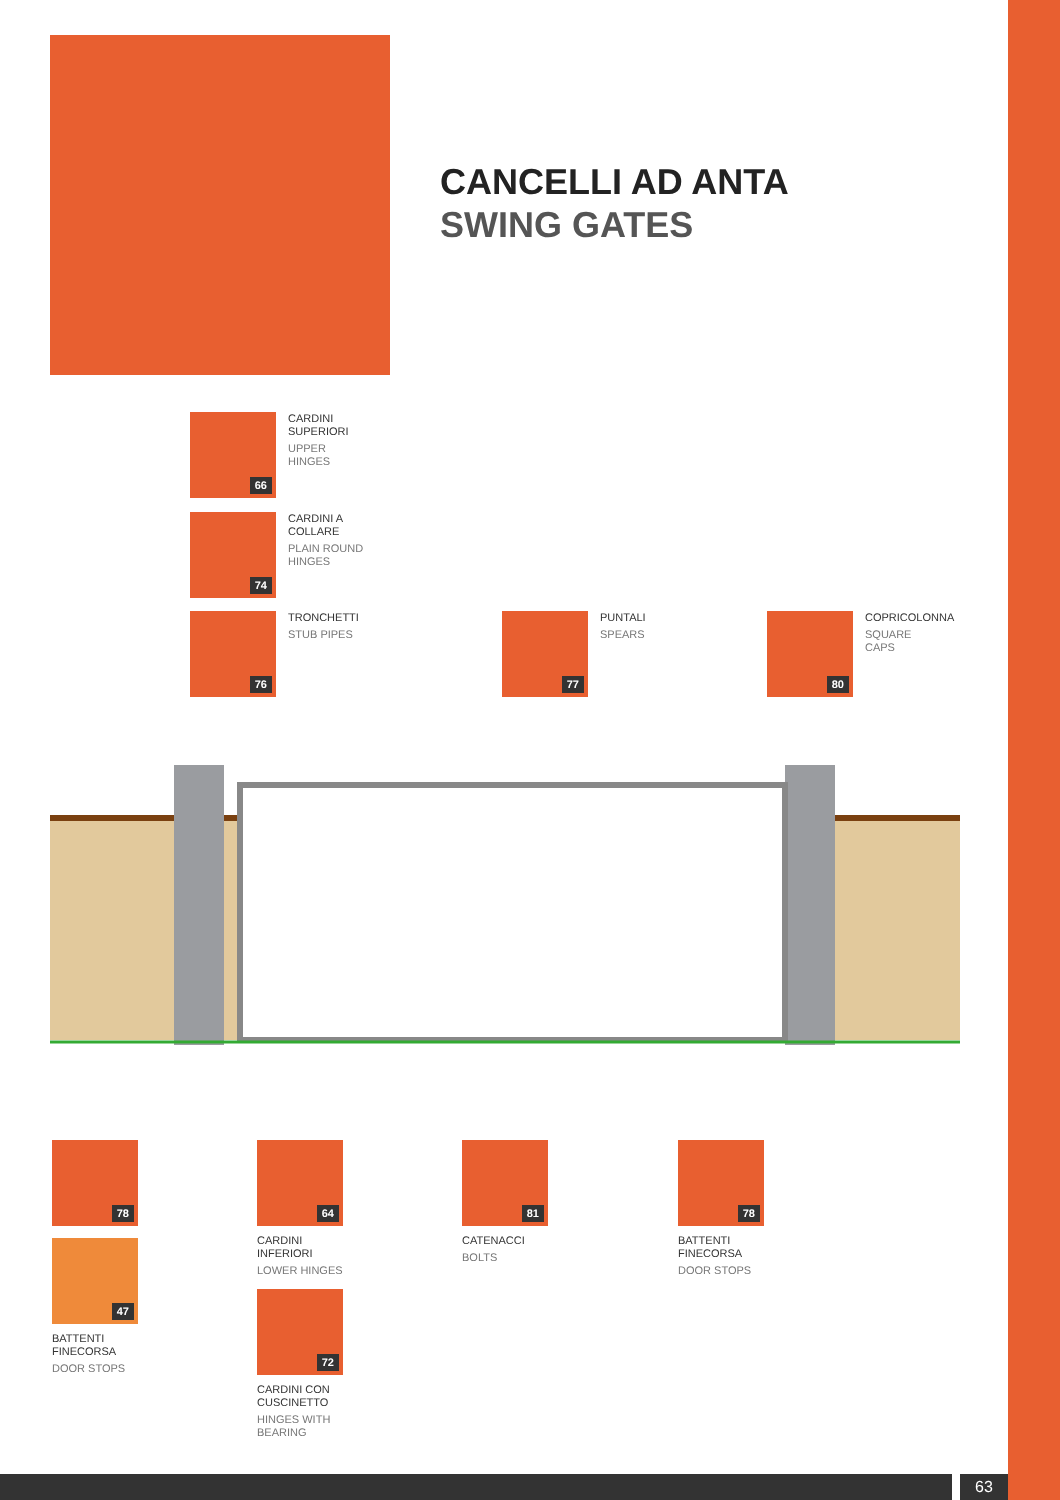CANCELLI AD ANTA
SWING GATES
66
CARDINI
SUPERIORI
UPPER
HINGES
74
CARDINI A
COLLARE
PLAIN ROUND
HINGES
76
TRONCHETTI
STUB PIPES
77
PUNTALI
SPEARS
80
COPRICOLONNA
SQUARE
CAPS
78
47
BATTENTI
FINECORSA
DOOR STOPS
64
CARDINI
INFERIORI
LOWER HINGES
72
CARDINI CON
CUSCINETTO
HINGES WITH
BEARING
81
CATENACCI
BOLTS
78
BATTENTI
FINECORSA
DOOR STOPS
63